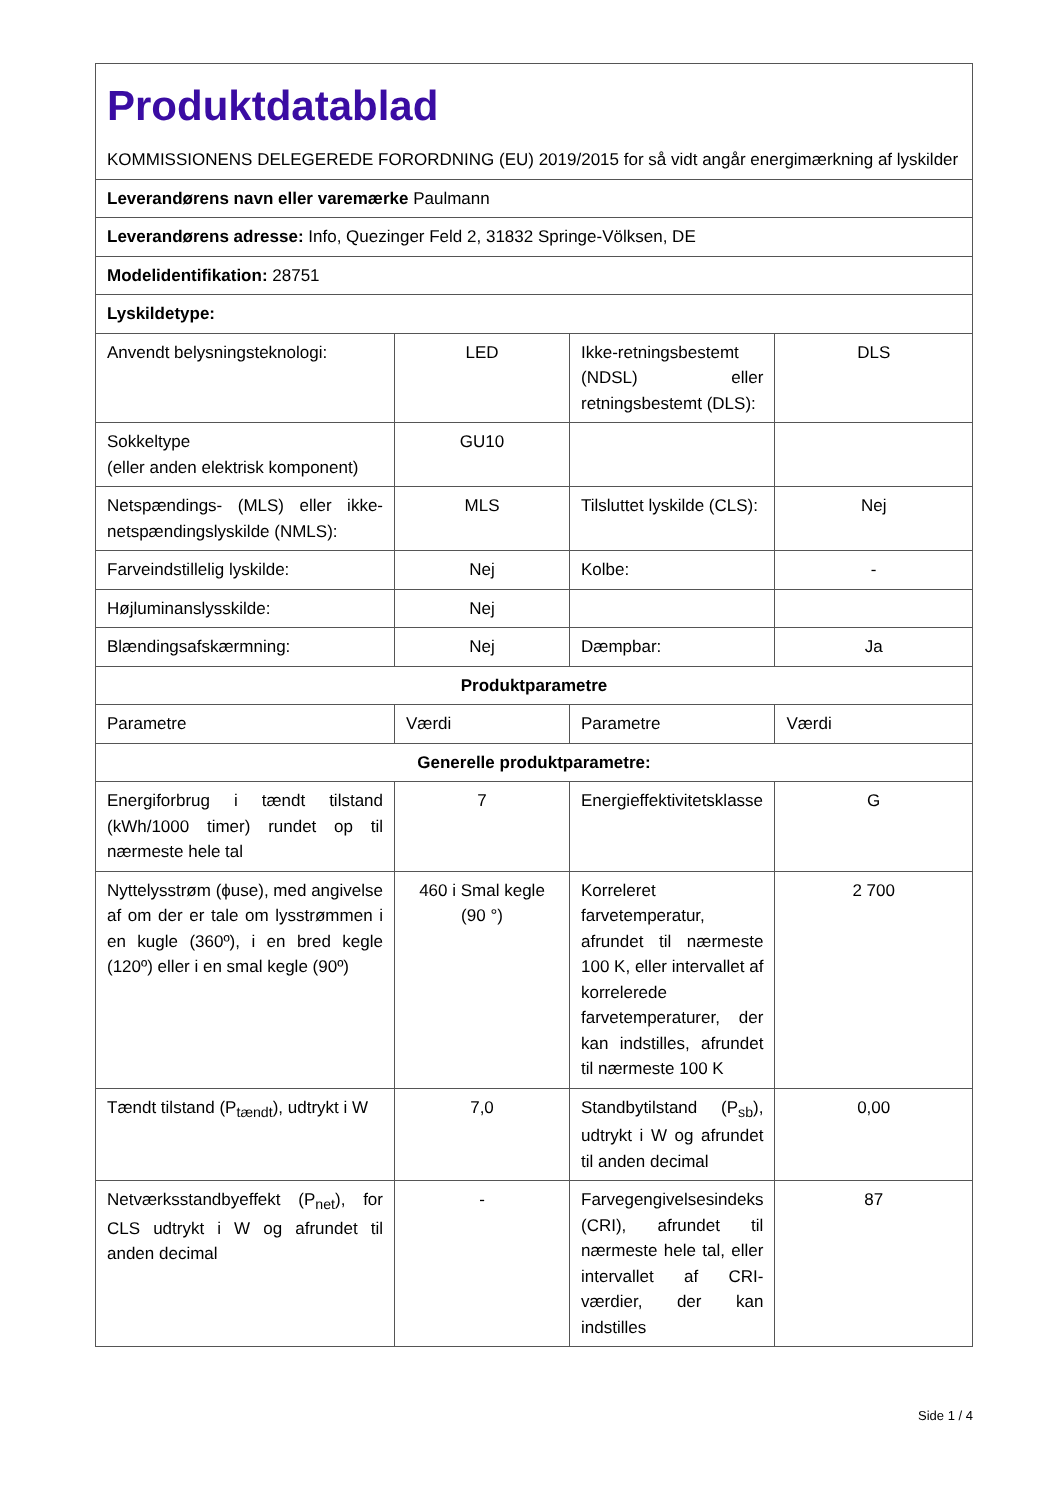| Produktdatablad KOMMISSIONENS DELEGEREDE FORORDNING (EU) 2019/2015 for så vidt angår energimærkning af lyskilder | | | |
| Leverandørens navn eller varemærke Paulmann | | | |
| Leverandørens adresse: Info, Quezinger Feld 2, 31832 Springe-Völksen, DE | | | |
| Modelidentifikation: 28751 | | | |
| Lyskildetype: | | | |
| Anvendt belysningsteknologi: | LED | Ikke-retningsbestemt (NDSL) eller retningsbestemt (DLS): | DLS |
| Sokkeltype (eller anden elektrisk komponent) | GU10 | | |
| Netspændings- (MLS) eller ikke-netspændingslyskilde (NMLS): | MLS | Tilsluttet lyskilde (CLS): | Nej |
| Farveindstillelig lyskilde: | Nej | Kolbe: | - |
| Højluminanslysskilde: | Nej | | |
| Blændingsafskærmning: | Nej | Dæmpbar: | Ja |
| Produktparametre | | | |
| Parametre | Værdi | Parametre | Værdi |
| Generelle produktparametre: | | | |
| Energiforbrug i tændt tilstand (kWh/1000 timer) rundet op til nærmeste hele tal | 7 | Energieffektivitetsklasse | G |
| Nyttelysstrøm (ϕuse), med angivelse af om der er tale om lysstrømmen i en kugle (360º), i en bred kegle (120º) eller i en smal kegle (90º) | 460 i Smal kegle (90 °) | Korreleret farvetemperatur, afrundet til nærmeste 100 K, eller intervallet af korrelerede farvetemperaturer, der kan indstilles, afrundet til nærmeste 100 K | 2 700 |
| Tændt tilstand (P<sub>tændt</sub>), udtrykt i W | 7,0 | Standbytilstand (P<sub>sb</sub>), udtrykt i W og afrundet til anden decimal | 0,00 |
| Netværksstandbyeffekt (P<sub>net</sub>), for CLS udtrykt i W og afrundet til anden decimal | - | Farvegengivelsesindeks (CRI), afrundet til nærmeste hele tal, eller intervallet af CRI-værdier, der kan indstilles | 87 |
Side 1 / 4